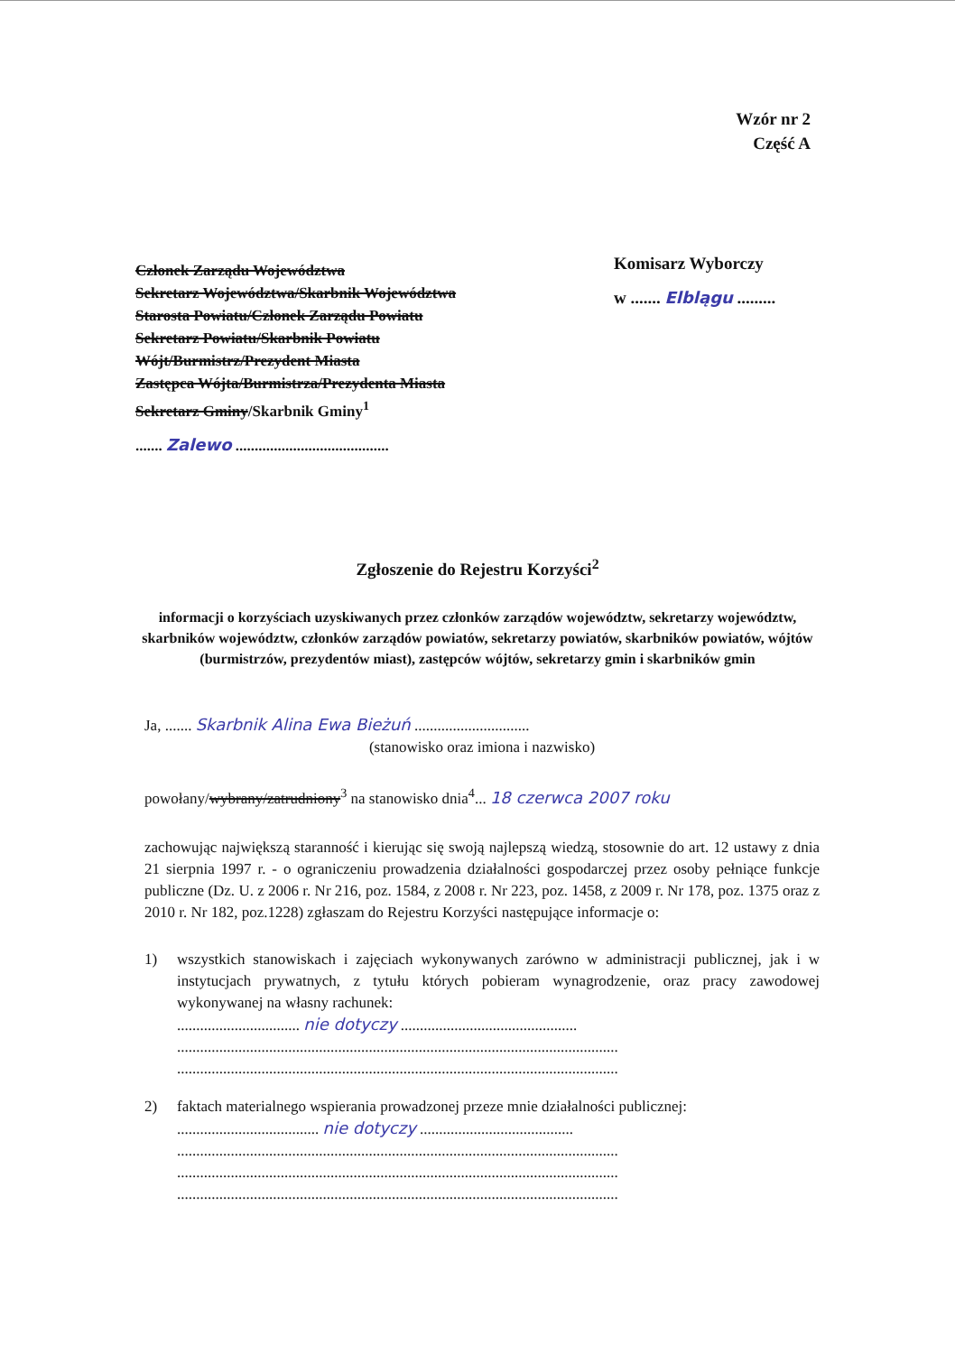Wzór nr 2
Część A
Członek Zarządu Województwa
Sekretarz Województwa/Skarbnik Województwa
Starosta Powiatu/Członek Zarządu Powiatu
Sekretarz Powiatu/Skarbnik Powiatu
Wójt/Burmistrz/Prezydent Miasta
Zastępca Wójta/Burmistrza/Prezydenta Miasta
Sekretarz Gminy/Skarbnik Gminy<sup>1</sup>
....... Zalewo ........................................
Komisarz Wyborczy
w ....... Elblągu .........
Zgłoszenie do Rejestru Korzyści<sup>2</sup>
informacji o korzyściach uzyskiwanych przez członków zarządów województw, sekretarzy województw, skarbników województw, członków zarządów powiatów, sekretarzy powiatów, skarbników powiatów, wójtów (burmistrzów, prezydentów miast), zastępców wójtów, sekretarzy gmin i skarbników gmin
Ja, ....... Skarbnik Alina Ewa Bieżuń ..............................
(stanowisko oraz imiona i nazwisko)
powołany/wybrany/zatrudniony<sup>3</sup> na stanowisko dnia<sup>4</sup>... 18 czerwca 2007 roku
zachowując największą staranność i kierując się swoją najlepszą wiedzą, stosownie do art. 12 ustawy z dnia 21 sierpnia 1997 r. - o ograniczeniu prowadzenia działalności gospodarczej przez osoby pełniące funkcje publiczne (Dz. U. z 2006 r. Nr 216, poz. 1584, z 2008 r. Nr 223, poz. 1458, z 2009 r. Nr 178, poz. 1375 oraz z 2010 r. Nr 182, poz.1228) zgłaszam do Rejestru Korzyści następujące informacje o:
1) wszystkich stanowiskach i zajęciach wykonywanych zarówno w administracji publicznej, jak i w instytucjach prywatnych, z tytułu których pobieram wynagrodzenie, oraz pracy zawodowej wykonywanej na własny rachunek:
................................ nie dotyczy ..............................................
...................................................................................................................
...................................................................................................................
2) faktach materialnego wspierania prowadzonej przeze mnie działalności publicznej:
..................................... nie dotyczy ........................................
...................................................................................................................
...................................................................................................................
...................................................................................................................